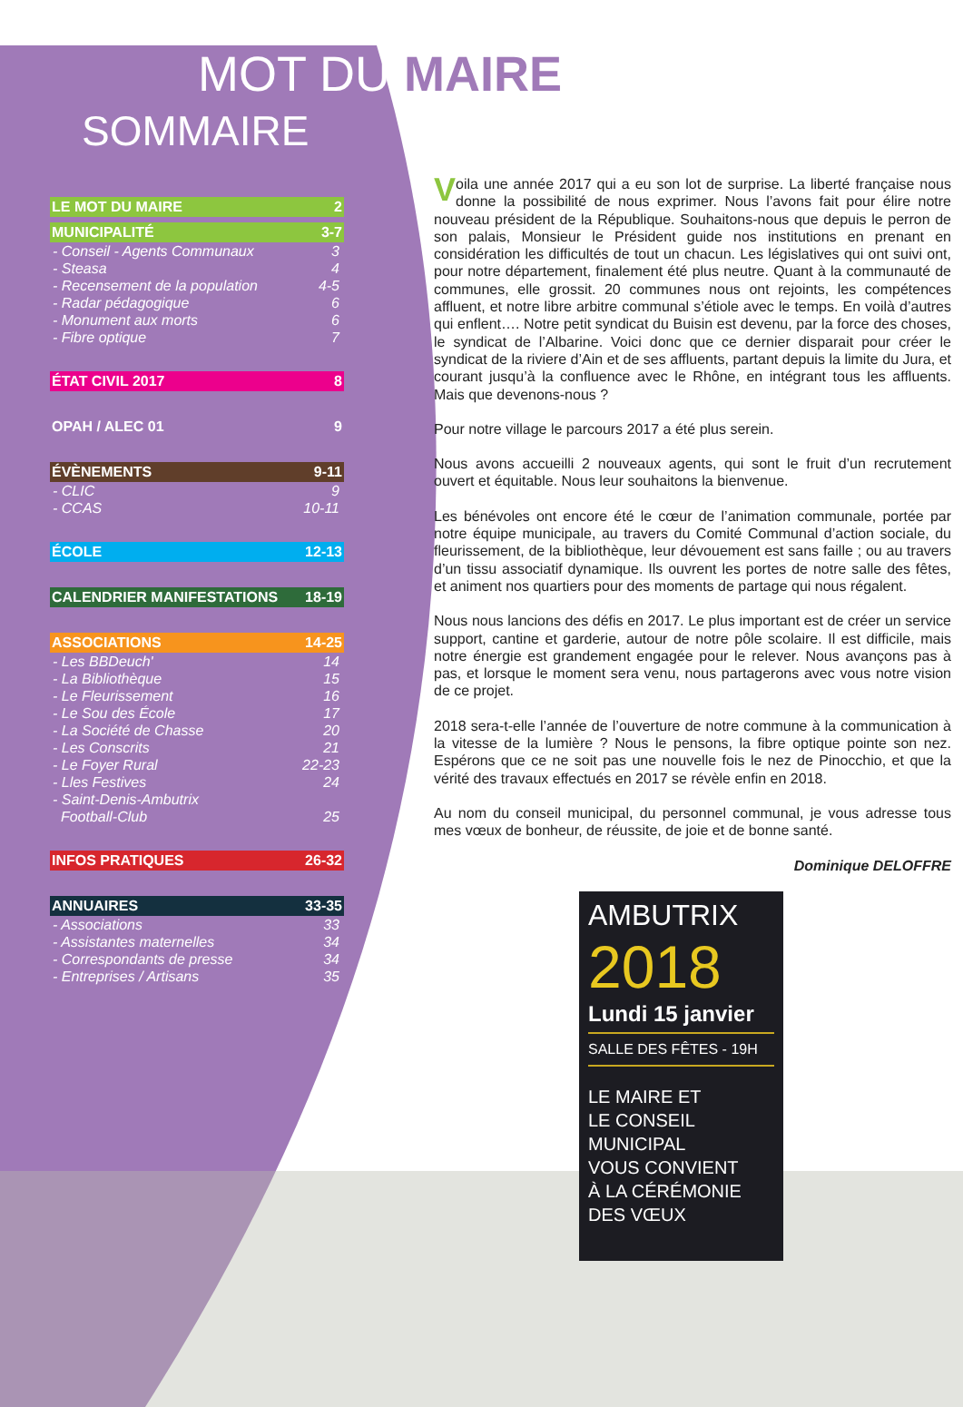MOT DU MAIRE ✿
SOMMAIRE
LE MOT DU MAIRE 2
MUNICIPALITÉ 3-7
- Conseil - Agents Communaux 3
- Steasa 4
- Recensement de la population 4-5
- Radar pédagogique 6
- Monument aux morts 6
- Fibre optique 7
ÉTAT CIVIL 2017 8
OPAH / ALEC 01 9
ÉVÈNEMENTS 9-11
- CLIC 9
- CCAS 10-11
ÉCOLE 12-13
CALENDRIER MANIFESTATIONS 18-19
ASSOCIATIONS 14-25
- Les BBDeuch' 14
- La Bibliothèque 15
- Le Fleurissement 16
- Le Sou des École 17
- La Société de Chasse 20
- Les Conscrits 21
- Le Foyer Rural 22-23
- Lles Festives 24
- Saint-Denis-Ambutrix
Football-Club
25
INFOS PRATIQUES 26-32
ANNUAIRES 33-35
- Associations 33
- Assistantes maternelles 34
- Correspondants de presse 34
- Entreprises / Artisans 35
Voila une année 2017 qui a eu son lot de surprise. La liberté française nous donne la possibilité de nous exprimer. Nous l’avons fait pour élire notre nouveau président de la République. Souhaitons-nous que depuis le perron de son palais, Monsieur le Président guide nos institutions en prenant en considération les difficultés de tout un chacun. Les législatives qui ont suivi ont, pour notre département, finalement été plus neutre. Quant à la communauté de communes, elle grossit. 20 communes nous ont rejoints, les compétences affluent, et notre libre arbitre communal s’étiole avec le temps. En voilà d’autres qui enflent…. Notre petit syndicat du Buisin est devenu, par la force des choses, le syndicat de l’Albarine. Voici donc que ce dernier disparait pour créer le syndicat de la riviere d’Ain et de ses affluents, partant depuis la limite du Jura, et courant jusqu’à la confluence avec le Rhône, en intégrant tous les affluents. Mais que devenons-nous ?
Pour notre village le parcours 2017 a été plus serein.
Nous avons accueilli 2 nouveaux agents, qui sont le fruit d’un recrutement ouvert et équitable. Nous leur souhaitons la bienvenue.
Les bénévoles ont encore été le cœur de l’animation communale, portée par notre équipe municipale, au travers du Comité Communal d’action sociale, du fleurissement, de la bibliothèque, leur dévouement est sans faille ; ou au travers d’un tissu associatif dynamique. Ils ouvrent les portes de notre salle des fêtes, et animent nos quartiers pour des moments de partage qui nous régalent.
Nous nous lancions des défis en 2017. Le plus important est de créer un service support, cantine et garderie, autour de notre pôle scolaire. Il est difficile, mais notre énergie est grandement engagée pour le relever. Nous avançons pas à pas, et lorsque le moment sera venu, nous partagerons avec vous notre vision de ce projet.
2018 sera-t-elle l’année de l’ouverture de notre commune à la communication à la vitesse de la lumière ? Nous le pensons, la fibre optique pointe son nez. Espérons que ce ne soit pas une nouvelle fois le nez de Pinocchio, et que la vérité des travaux effectués en 2017 se révèle enfin en 2018.
Au nom du conseil municipal, du personnel communal, je vous adresse tous mes vœux de bonheur, de réussite, de joie et de bonne santé.
Dominique DELOFFRE
AMBUTRIX
2018
Lundi 15 janvier
SALLE DES FÊTES - 19H
LE MAIRE ET
LE CONSEIL
MUNICIPAL
VOUS CONVIENT
À LA CÉRÉMONIE
DES VŒUX